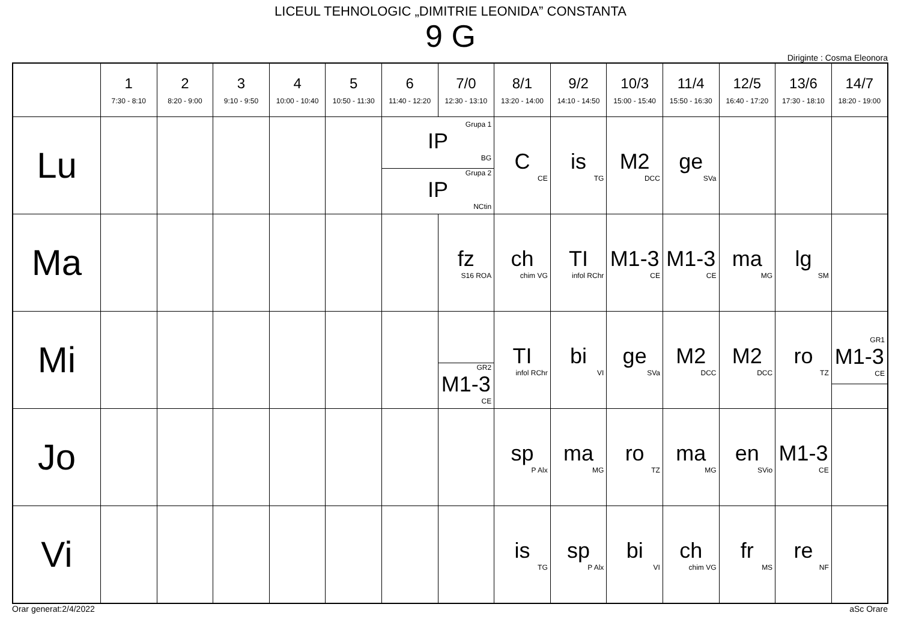LICEUL TEHNOLOGIC „DIMITRIE LEONIDA” CONSTANTA
9 G
Diriginte : Cosma Eleonora
| | 1 7:30 - 8:10 | 2 8:20 - 9:00 | 3 9:10 - 9:50 | 4 10:00 - 10:40 | 5 10:50 - 11:30 | 6 11:40 - 12:20 | 7/0 12:30 - 13:10 | 8/1 13:20 - 14:00 | 9/2 14:10 - 14:50 | 10/3 15:00 - 15:40 | 11/4 15:50 - 16:30 | 12/5 16:40 - 17:20 | 13/6 17:30 - 18:10 | 14/7 18:20 - 19:00 |
| --- | --- | --- | --- | --- | --- | --- | --- | --- | --- | --- | --- | --- | --- | --- |
| Lu | | | | | | Grupa 1 IP BG Grupa 2 IP NCtin | | C CE | is TG | M2 DCC | ge SVa | | | |
| Ma | | | | | | | fz S16 ROA | ch chim VG | TI infol RChr | M1-3 CE | M1-3 CE | ma MG | lg SM | |
| Mi | | | | | | | GR2 M1-3 CE | TI infol RChr | bi VI | ge SVa | M2 DCC | M2 DCC | ro TZ | GR1 M1-3 CE |
| Jo | | | | | | | | sp P Alx | ma MG | ro TZ | ma MG | en SVio | M1-3 CE | |
| Vi | | | | | | | | is TG | sp P Alx | bi VI | ch chim VG | fr MS | re NF | |
Orar generat:2/4/2022 aSc Orare